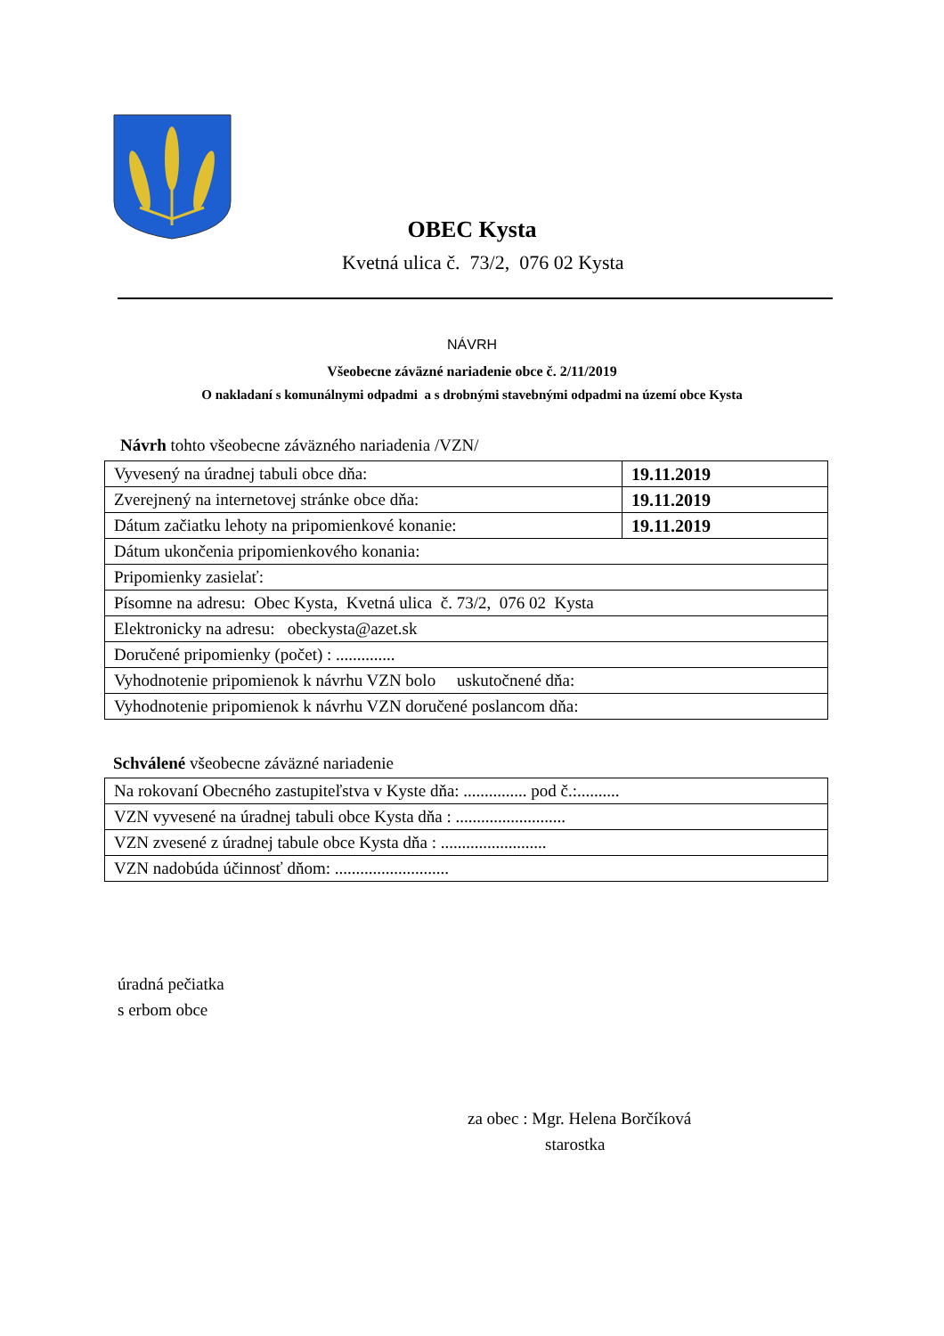OBEC Kysta
Kvetná ulica č. 73/2, 076 02 Kysta
NÁVRH
Všeobecne záväzné nariadenie obce č. 2/11/2019
O nakladaní s komunálnymi odpadmi a s drobnými stavebnými odpadmi na území obce Kysta
Návrh tohto všeobecne záväzného nariadenia /VZN/
| Vyvesený na úradnej tabuli obce dňa: | 19.11.2019 |
| Zverejnený na internetovej stránke obce dňa: | 19.11.2019 |
| Dátum začiatku lehoty na pripomienkové konanie: | 19.11.2019 |
| Dátum ukončenia pripomienkového konania: | |
| Pripomienky zasielať: | |
| Písomne na adresu: Obec Kysta, Kvetná ulica č. 73/2, 076 02 Kysta | |
| Elektronicky na adresu: obeckysta@azet.sk | |
| Doručené pripomienky (počet) : .............. | |
| Vyhodnotenie pripomienok k návrhu VZN bolo uskutočnené dňa: | |
| Vyhodnotenie pripomienok k návrhu VZN doručené poslancom dňa: | |
Schválené všeobecne záväzné nariadenie
| Na rokovaní Obecného zastupiteľstva v Kyste dňa: ............... pod č.:.......... |
| VZN vyvesené na úradnej tabuli obce Kysta dňa : .......................... |
| VZN zvesené z úradnej tabule obce Kysta dňa : ......................... |
| VZN nadobúda účinnosť dňom: ........................... |
úradná pečiatka
s erbom obce
za obec : Mgr. Helena Borčíková
starostka